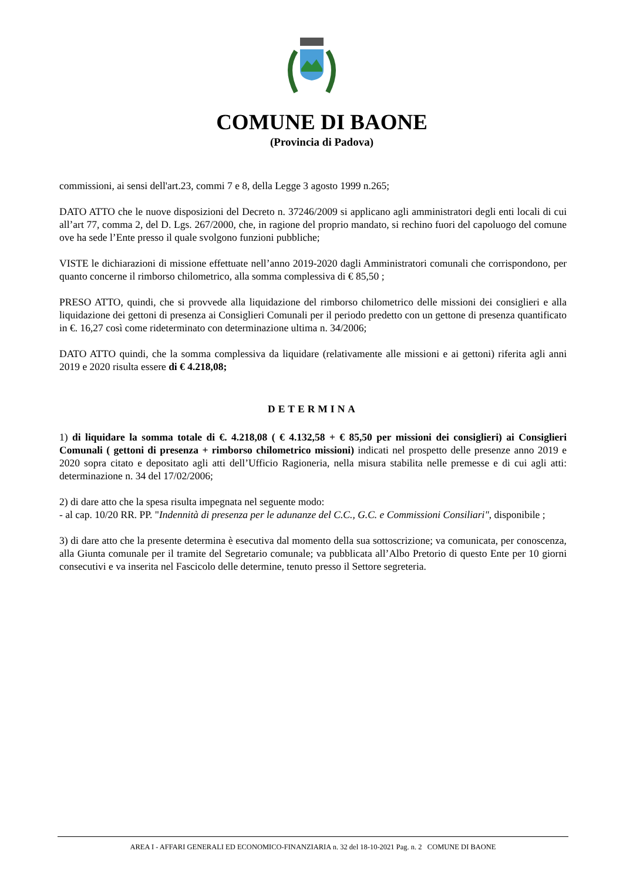COMUNE DI BAONE
(Provincia di Padova)
commissioni, ai sensi dell'art.23, commi 7 e 8, della Legge 3 agosto 1999 n.265;
DATO ATTO che le nuove disposizioni del Decreto n. 37246/2009 si applicano agli amministratori degli enti locali di cui all’art 77, comma 2, del D. Lgs. 267/2000, che, in ragione del proprio mandato, si rechino fuori del capoluogo del comune ove ha sede l’Ente presso il quale svolgono funzioni pubbliche;
VISTE le dichiarazioni di missione effettuate nell’anno 2019-2020 dagli Amministratori comunali che corrispondono, per quanto concerne il rimborso chilometrico, alla somma complessiva di € 85,50 ;
PRESO ATTO, quindi, che si provvede alla liquidazione del rimborso chilometrico delle missioni dei consiglieri e alla liquidazione dei gettoni di presenza ai Consiglieri Comunali per il periodo predetto con un gettone di presenza quantificato in €. 16,27 così come rideterminato con determinazione ultima n. 34/2006;
DATO ATTO quindi, che la somma complessiva da liquidare (relativamente alle missioni e ai gettoni) riferita agli anni 2019 e 2020 risulta essere di € 4.218,08;
DETERMINA
1) di liquidare la somma totale di €. 4.218,08 ( € 4.132,58 + € 85,50 per missioni dei consiglieri) ai Consiglieri Comunali ( gettoni di presenza + rimborso chilometrico missioni) indicati nel prospetto delle presenze anno 2019 e 2020 sopra citato e depositato agli atti dell’Ufficio Ragioneria, nella misura stabilita nelle premesse e di cui agli atti: determinazione n. 34 del 17/02/2006;
2) di dare atto che la spesa risulta impegnata nel seguente modo:
- al cap. 10/20 RR. PP. "Indennità di presenza per le adunanze del C.C., G.C. e Commissioni Consiliari", disponibile ;
3) di dare atto che la presente determina è esecutiva dal momento della sua sottoscrizione; va comunicata, per conoscenza, alla Giunta comunale per il tramite del Segretario comunale; va pubblicata all’Albo Pretorio di questo Ente per 10 giorni consecutivi e va inserita nel Fascicolo delle determine, tenuto presso il Settore segreteria.
AREA I - AFFARI GENERALI ED ECONOMICO-FINANZIARIA n. 32 del 18-10-2021 Pag. n. 2 COMUNE DI BAONE